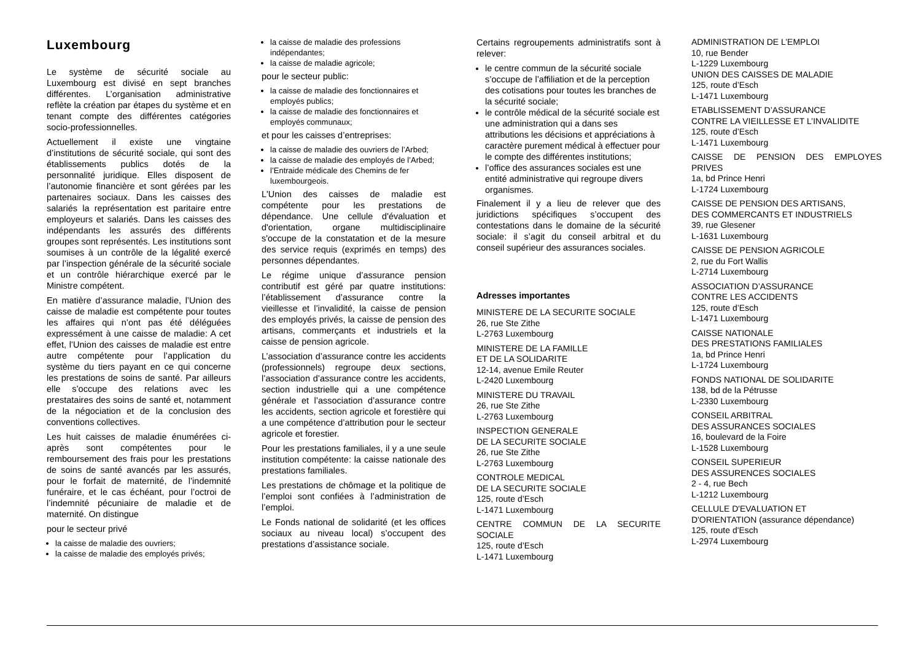Luxembourg
Le système de sécurité sociale au Luxembourg est divisé en sept branches différentes. L’organisation administrative reflète la création par étapes du système et en tenant compte des différentes catégories socio-professionnelles.
Actuellement il existe une vingtaine d’institutions de sécurité sociale, qui sont des établissements publics dotés de la personnalité juridique. Elles disposent de l’autonomie financière et sont gérées par les partenaires sociaux. Dans les caisses des salariés la représentation est paritaire entre employeurs et salariés. Dans les caisses des indépendants les assurés des différents groupes sont représentés. Les institutions sont soumises à un contrôle de la légalité exercé par l’inspection générale de la sécurité sociale et un contrôle hiérarchique exercé par le Ministre compétent.
En matière d’assurance maladie, l’Union des caisse de maladie est compétente pour toutes les affaires qui n’ont pas été déléguées expressément à une caisse de maladie: A cet effet, l’Union des caisses de maladie est entre autre compétente pour l’application du système du tiers payant en ce qui concerne les prestations de soins de santé. Par ailleurs elle s’occupe des relations avec les prestataires des soins de santé et, notamment de la négociation et de la conclusion des conventions collectives.
Les huit caisses de maladie énumérées ci-après sont compétentes pour le remboursement des frais pour les prestations de soins de santé avancés par les assurés, pour le forfait de maternité, de l’indemnité funéraire, et le cas échéant, pour l’octroi de l’indemnité pécuniaire de maladie et de maternité. On distingue
pour le secteur privé
la caisse de maladie des ouvriers;
la caisse de maladie des employés privés;
la caisse de maladie des professions indépendantes;
la caisse de maladie agricole;
pour le secteur public:
la caisse de maladie des fonctionnaires et employés publics;
la caisse de maladie des fonctionnaires et employés communaux;
et pour les caisses d’entreprises:
la caisse de maladie des ouvriers de l’Arbed;
la caisse de maladie des employés de l’Arbed;
l’Entraide médicale des Chemins de fer luxembourgeois.
L'Union des caisses de maladie est compétente pour les prestations de dépendance. Une cellule d'évaluation et d'orientation, organe multidisciplinaire s'occupe de la constatation et de la mesure des service requis (exprimés en temps) des personnes dépendantes.
Le régime unique d’assurance pension contributif est géré par quatre institutions: l’établissement d’assurance contre la vieillesse et l’invalidité, la caisse de pension des employés privés, la caisse de pension des artisans, commerçants et industriels et la caisse de pension agricole.
L’association d’assurance contre les accidents (professionnels) regroupe deux sections, l’association d’assurance contre les accidents, section industrielle qui a une compétence générale et l’association d’assurance contre les accidents, section agricole et forestière qui a une compétence d’attribution pour le secteur agricole et forestier.
Pour les prestations familiales, il y a une seule institution compétente: la caisse nationale des prestations familiales.
Les prestations de chômage et la politique de l’emploi sont confiées à l’administration de l’emploi.
Le Fonds national de solidarité (et les offices sociaux au niveau local) s’occupent des prestations d’assistance sociale.
Certains regroupements administratifs sont à relever:
le centre commun de la sécurité sociale s’occupe de l’affiliation et de la perception des cotisations pour toutes les branches de la sécurité sociale;
le contrôle médical de la sécurité sociale est une administration qui a dans ses attributions les décisions et appréciations à caractère purement médical à effectuer pour le compte des différentes institutions;
l’office des assurances sociales est une entité administrative qui regroupe divers organismes.
Finalement il y a lieu de relever que des juridictions spécifiques s’occupent des contestations dans le domaine de la sécurité sociale: il s’agit du conseil arbitral et du conseil supérieur des assurances sociales.
Adresses importantes
MINISTERE DE LA SECURITE SOCIALE
26, rue Ste Zithe
L-2763 Luxembourg
MINISTERE DE LA FAMILLE
ET DE LA SOLIDARITE
12-14, avenue Emile Reuter
L-2420 Luxembourg
MINISTERE DU TRAVAIL
26, rue Ste Zithe
L-2763 Luxembourg
INSPECTION GENERALE
DE LA SECURITE SOCIALE
26, rue Ste Zithe
L-2763 Luxembourg
CONTROLE MEDICAL
DE LA SECURITE SOCIALE
125, route d’Esch
L-1471 Luxembourg
CENTRE COMMUN DE LA SECURITE SOCIALE
125, route d’Esch
L-1471 Luxembourg
ADMINISTRATION DE L’EMPLOI
10, rue Bender
L-1229 Luxembourg
UNION DES CAISSES DE MALADIE
125, route d’Esch
L-1471 Luxembourg
ETABLISSEMENT D’ASSURANCE
CONTRE LA VIEILLESSE ET L’INVALIDITE
125, route d’Esch
L-1471 Luxembourg
CAISSE DE PENSION DES EMPLOYES PRIVES
1a, bd Prince Henri
L-1724 Luxembourg
CAISSE DE PENSION DES ARTISANS,
DES COMMERCANTS ET INDUSTRIELS
39, rue Glesener
L-1631 Luxembourg
CAISSE DE PENSION AGRICOLE
2, rue du Fort Wallis
L-2714 Luxembourg
ASSOCIATION D’ASSURANCE
CONTRE LES ACCIDENTS
125, route d’Esch
L-1471 Luxembourg
CAISSE NATIONALE
DES PRESTATIONS FAMILIALES
1a, bd Prince Henri
L-1724 Luxembourg
FONDS NATIONAL DE SOLIDARITE
138, bd de la Pétrusse
L-2330 Luxembourg
CONSEIL ARBITRAL
DES ASSURANCES SOCIALES
16, boulevard de la Foire
L-1528 Luxembourg
CONSEIL SUPERIEUR
DES ASSURENCES SOCIALES
2 - 4, rue Bech
L-1212 Luxembourg
CELLULE D'EVALUATION ET
D'ORIENTATION (assurance dépendance)
125, route d'Esch
L-2974 Luxembourg